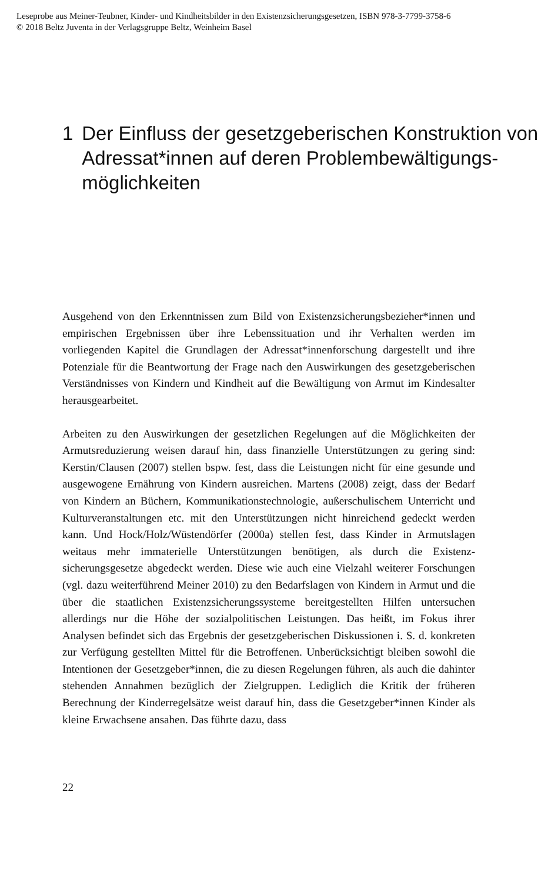Leseprobe aus Meiner-Teubner, Kinder- und Kindheitsbilder in den Existenzsicherungsgesetzen, ISBN 978-3-7799-3758-6
© 2018 Beltz Juventa in der Verlagsgruppe Beltz, Weinheim Basel
1 Der Einfluss der gesetzgeberischen Konstruktion von Adressat*innen auf deren Problembewältigungs­möglichkeiten
Ausgehend von den Erkenntnissen zum Bild von Existenzsicherungsbezie­her*innen und empirischen Ergebnissen über ihre Lebenssituation und ihr Verhalten werden im vorliegenden Kapitel die Grundlagen der Adres­sat*innenforschung dargestellt und ihre Potenziale für die Beantwortung der Frage nach den Auswirkungen des gesetzgeberischen Verständnisses von Kin­dern und Kindheit auf die Bewältigung von Armut im Kindesalter herausgear­beitet.
Arbeiten zu den Auswirkungen der gesetzlichen Regelungen auf die Möglich­keiten der Armutsreduzierung weisen darauf hin, dass finanzielle Unterstüt­zungen zu gering sind: Kerstin/Clausen (2007) stellen bspw. fest, dass die Leis­tungen nicht für eine gesunde und ausgewogene Ernährung von Kindern aus­reichen. Martens (2008) zeigt, dass der Bedarf von Kindern an Büchern, Kom­munikationstechnologie, außerschulischem Unterricht und Kulturveranstal­tungen etc. mit den Unterstützungen nicht hinreichend gedeckt werden kann. Und Hock/Holz/Wüstendörfer (2000a) stellen fest, dass Kinder in Armutslagen weitaus mehr immaterielle Unterstützungen benötigen, als durch die Existenz­sicherungsgesetze abgedeckt werden. Diese wie auch eine Vielzahl weiterer Forschungen (vgl. dazu weiterführend Meiner 2010) zu den Bedarfslagen von Kindern in Armut und die über die staatlichen Existenzsicherungssysteme bereitgestellten Hilfen untersuchen allerdings nur die Höhe der sozialpoliti­schen Leistungen. Das heißt, im Fokus ihrer Analysen befindet sich das Ergeb­nis der gesetzgeberischen Diskussionen i. S. d. konkreten zur Verfügung ge­stellten Mittel für die Betroffenen. Unberücksichtigt bleiben sowohl die Intenti­onen der Gesetzgeber*innen, die zu diesen Regelungen führen, als auch die dahinter stehenden Annahmen bezüglich der Zielgruppen. Lediglich die Kritik der früheren Berechnung der Kinderregelsätze weist darauf hin, dass die Ge­setzgeber*innen Kinder als kleine Erwachsene ansahen. Das führte dazu, dass
22